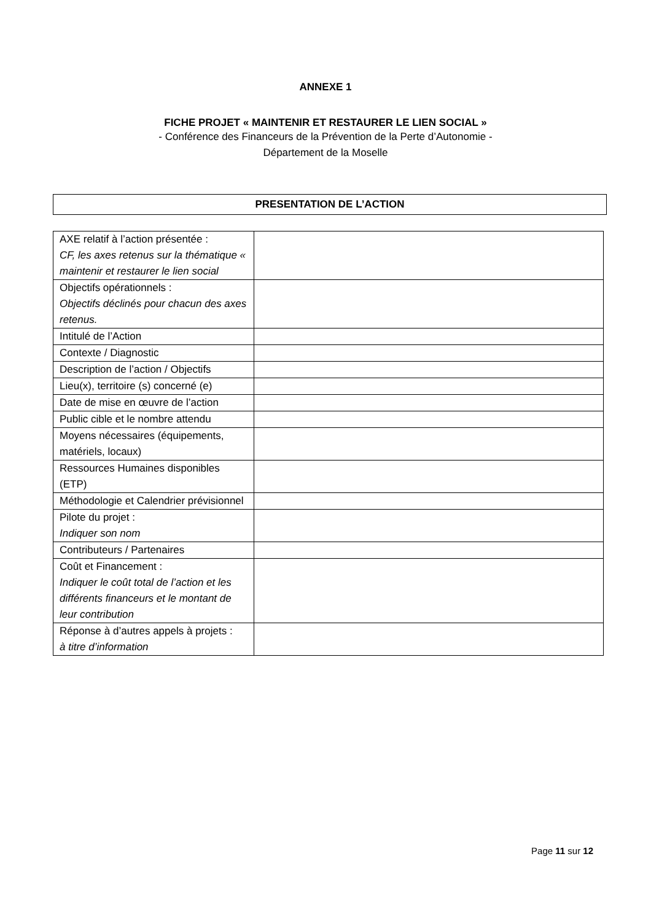ANNEXE 1
FICHE PROJET « MAINTENIR ET RESTAURER LE LIEN SOCIAL »
- Conférence des Financeurs de la Prévention de la Perte d’Autonomie -
Département de la Moselle
PRESENTATION DE L’ACTION
| AXE relatif à l’action présentée : CF, les axes retenus sur la thématique « maintenir et restaurer le lien social | |
| Objectifs opérationnels : Objectifs déclinés pour chacun des axes retenus. | |
| Intitulé de l’Action | |
| Contexte / Diagnostic | |
| Description de l’action / Objectifs | |
| Lieu(x), territoire (s) concerné (e) | |
| Date de mise en œuvre de l’action | |
| Public cible et le nombre attendu | |
| Moyens nécessaires (équipements, matériels, locaux) | |
| Ressources Humaines disponibles (ETP) | |
| Méthodologie et Calendrier prévisionnel | |
| Pilote du projet : Indiquer son nom | |
| Contributeurs / Partenaires | |
| Coût et Financement : Indiquer le coût total de l’action et les différents financeurs et le montant de leur contribution | |
| Réponse à d’autres appels à projets : à titre d’information | |
Page 11 sur 12